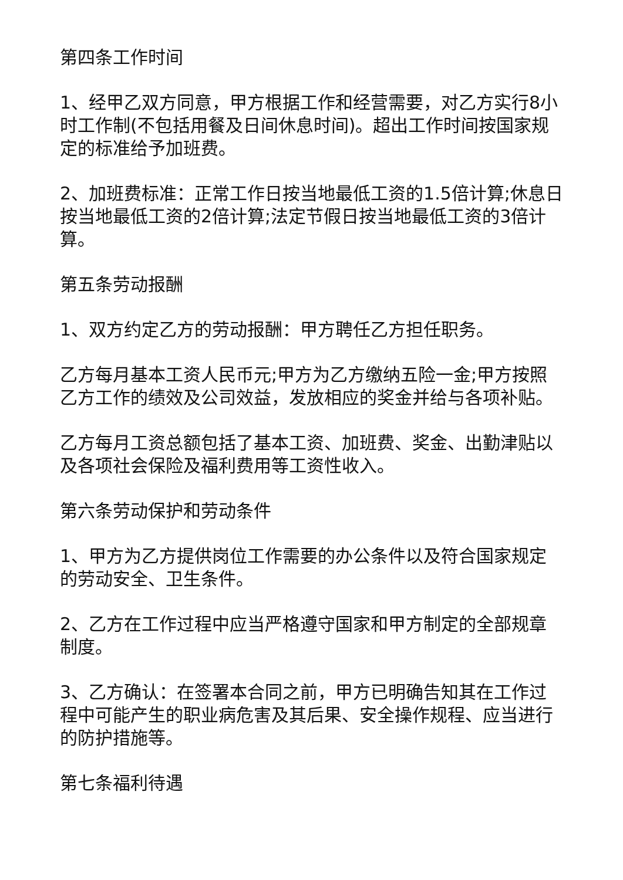第四条工作时间
1、经甲乙双方同意，甲方根据工作和经营需要，对乙方实行8小时工作制(不包括用餐及日间休息时间)。超出工作时间按国家规定的标准给予加班费。
2、加班费标准：正常工作日按当地最低工资的1.5倍计算;休息日按当地最低工资的2倍计算;法定节假日按当地最低工资的3倍计算。
第五条劳动报酬
1、双方约定乙方的劳动报酬：甲方聘任乙方担任职务。
乙方每月基本工资人民币元;甲方为乙方缴纳五险一金;甲方按照乙方工作的绩效及公司效益，发放相应的奖金并给与各项补贴。
乙方每月工资总额包括了基本工资、加班费、奖金、出勤津贴以及各项社会保险及福利费用等工资性收入。
第六条劳动保护和劳动条件
1、甲方为乙方提供岗位工作需要的办公条件以及符合国家规定的劳动安全、卫生条件。
2、乙方在工作过程中应当严格遵守国家和甲方制定的全部规章制度。
3、乙方确认：在签署本合同之前，甲方已明确告知其在工作过程中可能产生的职业病危害及其后果、安全操作规程、应当进行的防护措施等。
第七条福利待遇